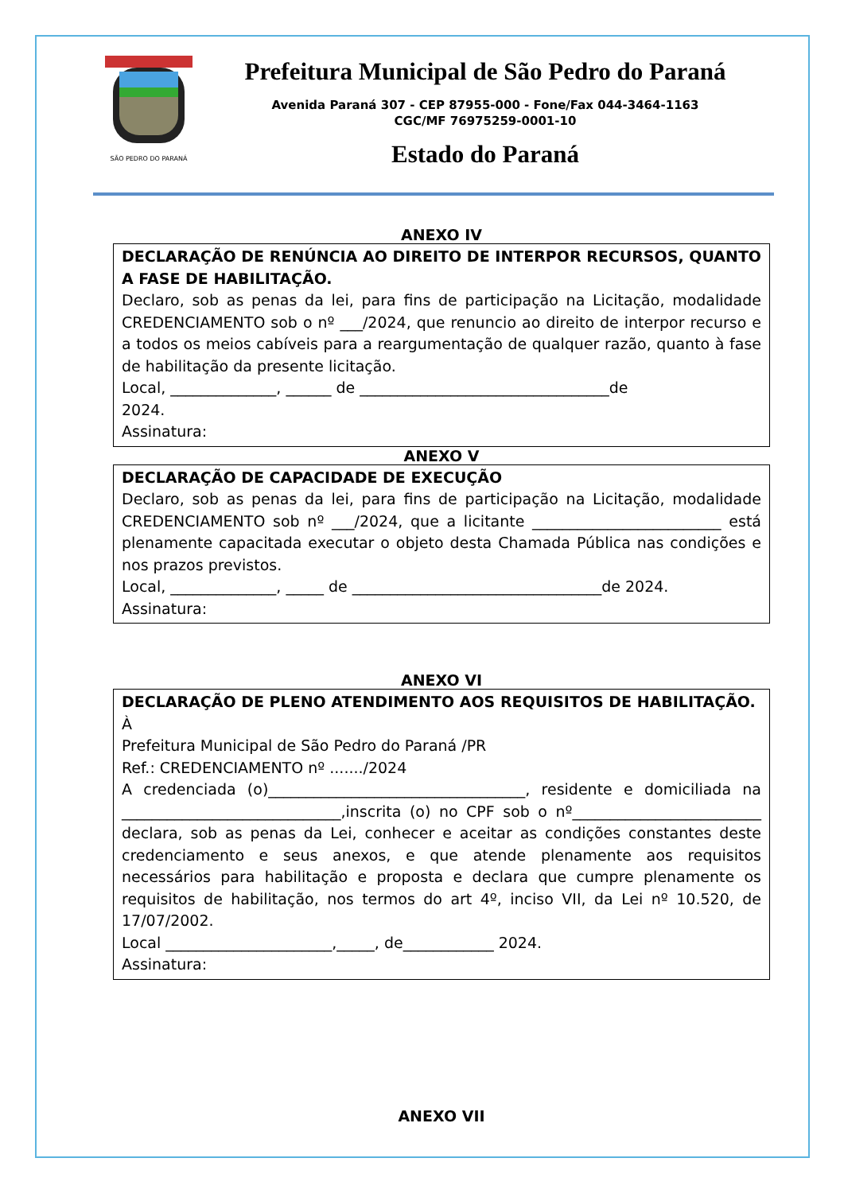SÃO PEDRO DO PARANÁ
Prefeitura Municipal de São Pedro do Paraná
Avenida Paraná 307 - CEP 87955-000 - Fone/Fax 044-3464-1163
CGC/MF 76975259-0001-10
Estado do Paraná
ANEXO IV
| DECLARAÇÃO DE RENÚNCIA AO DIREITO DE INTERPOR RECURSOS, QUANTO A FASE DE HABILITAÇÃO. Declaro, sob as penas da lei, para fins de participação na Licitação, modalidade CREDENCIAMENTO sob o nº ___/2024, que renuncio ao direito de interpor recurso e a todos os meios cabíveis para a reargumentação de qualquer razão, quanto à fase de habilitação da presente licitação. Local, ______________, ______ de _________________________________de 2024. Assinatura: |
ANEXO V
| DECLARAÇÃO DE CAPACIDADE DE EXECUÇÃO Declaro, sob as penas da lei, para fins de participação na Licitação, modalidade CREDENCIAMENTO sob nº ___/2024, que a licitante _________________________ está plenamente capacitada executar o objeto desta Chamada Pública nas condições e nos prazos previstos. Local, ______________, _____ de _________________________________de 2024. Assinatura: |
ANEXO VI
| DECLARAÇÃO DE PLENO ATENDIMENTO AOS REQUISITOS DE HABILITAÇÃO. À Prefeitura Municipal de São Pedro do Paraná /PR Ref.: CREDENCIAMENTO nº ......./2024 A credenciada (o)__________________________________, residente e domiciliada na _____________________________,inscrita (o) no CPF sob o nº_________________________ declara, sob as penas da Lei, conhecer e aceitar as condições constantes deste credenciamento e seus anexos, e que atende plenamente aos requisitos necessários para habilitação e proposta e declara que cumpre plenamente os requisitos de habilitação, nos termos do art 4º, inciso VII, da Lei nº 10.520, de 17/07/2002. Local ______________________,_____, de____________ 2024. Assinatura: |
ANEXO VII